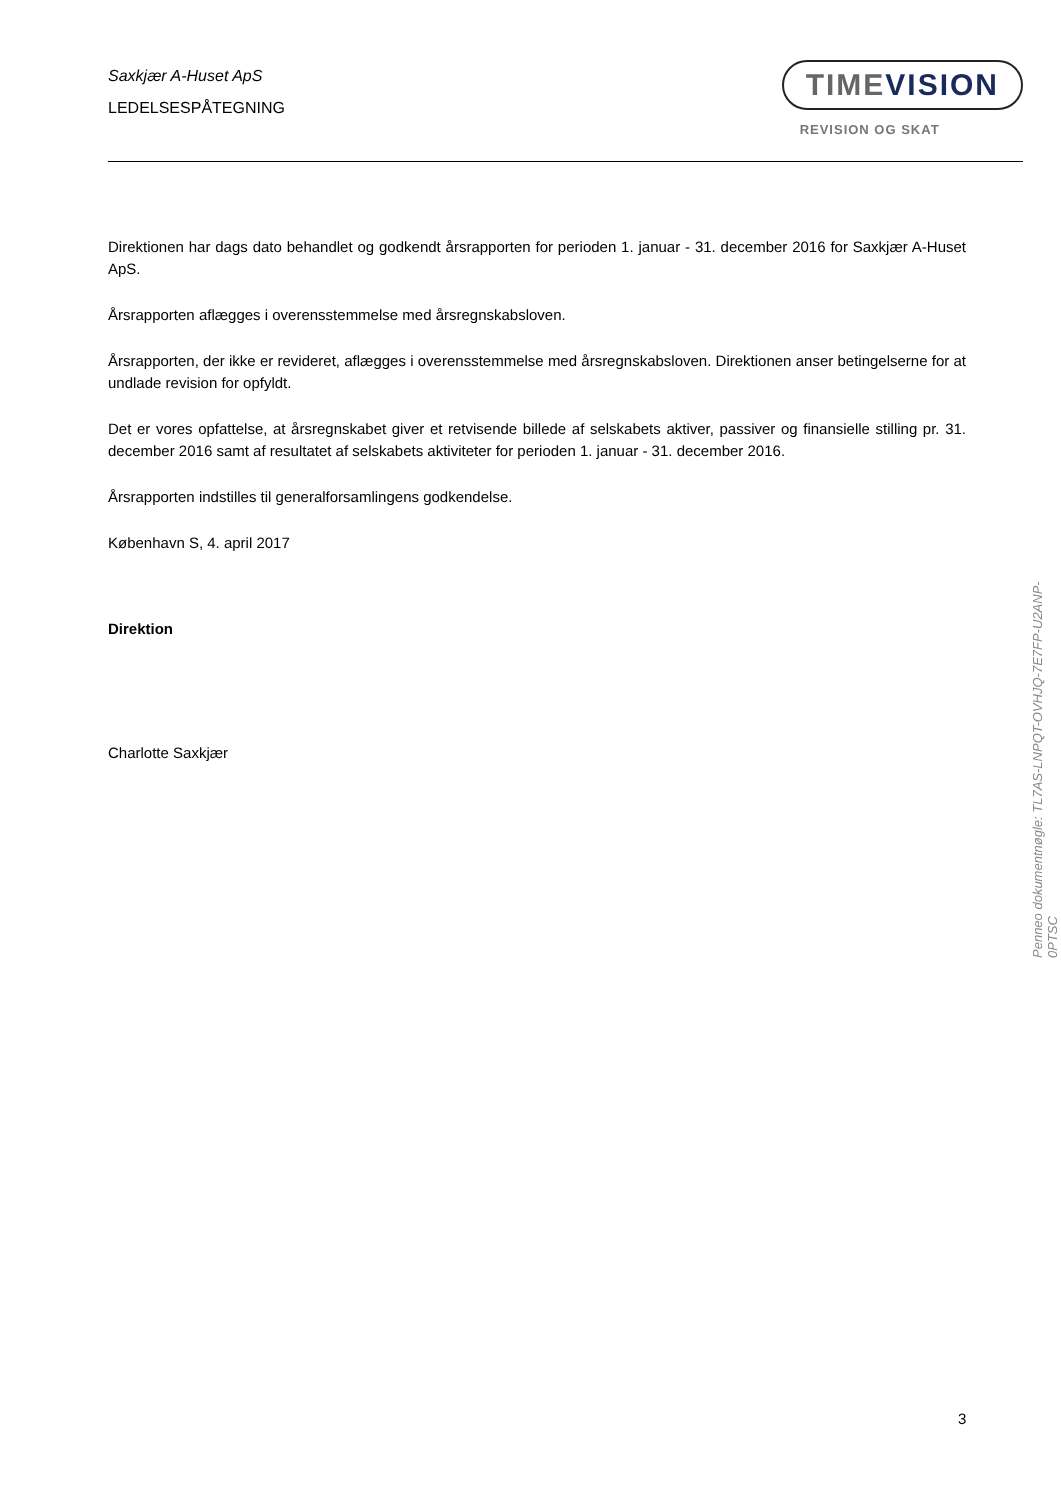Saxkjær A-Huset ApS
LEDELSESPÅTEGNING
TIMEVISION
REVISION OG SKAT
Direktionen har dags dato behandlet og godkendt årsrapporten for perioden 1. januar - 31. december 2016 for Saxkjær A-Huset ApS.
Årsrapporten aflægges i overensstemmelse med årsregnskabsloven.
Årsrapporten, der ikke er revideret, aflægges i overensstemmelse med årsregnskabsloven. Direktionen anser betin­gelserne for at undlade revision for opfyldt.
Det er vores opfattelse, at årsregnskabet giver et retvisende billede af selskabets aktiver, passiver og finansielle stil­ling pr. 31. december 2016 samt af resultatet af selskabets aktiviteter for perioden 1. januar - 31. december 2016.
Årsrapporten indstilles til generalforsamlingens godkendelse.
København S, 4. april 2017
Direktion
Charlotte Saxkjær
Penneo dokumentnøgle: TL7AS-LNPQT-OVHJQ-7E7FP-U2ANP-0PTSC
3